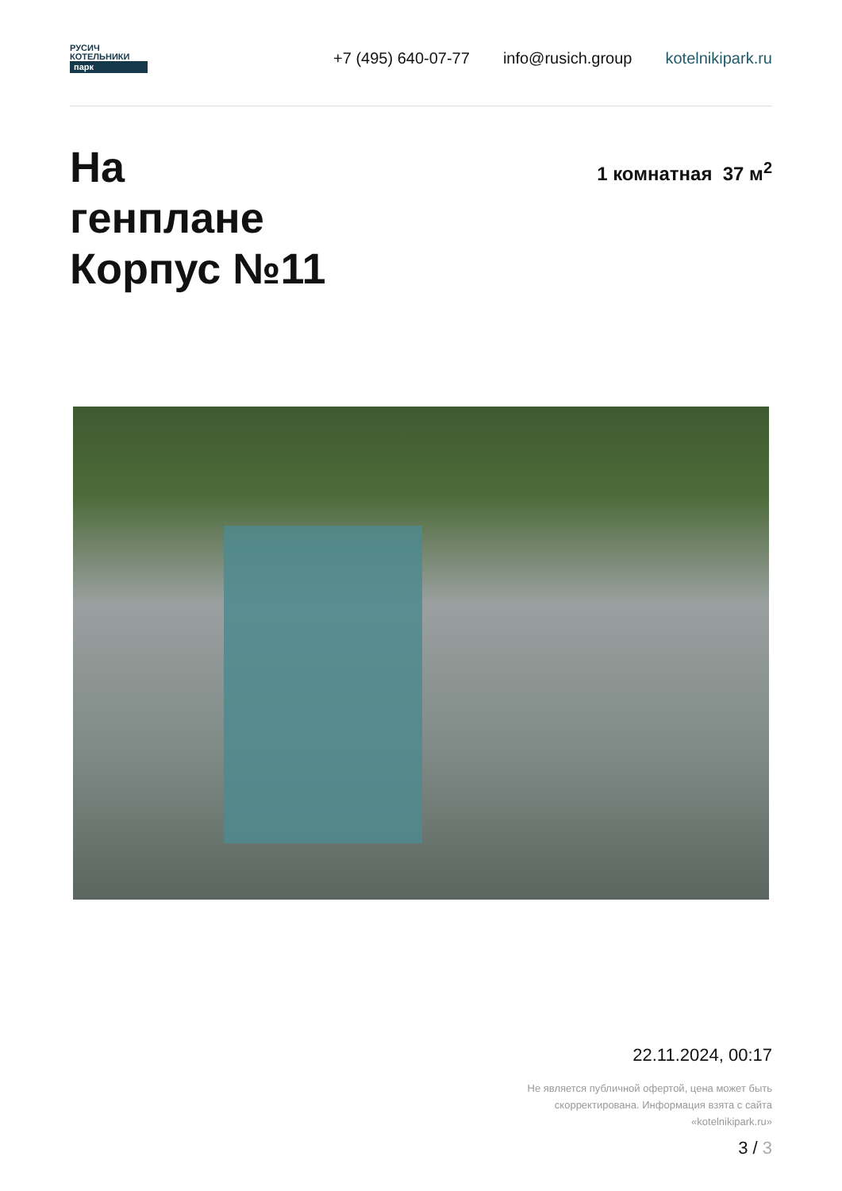РУСИЧ
КОТЕЛЬНИКИ
парк
+7 (495) 640-07-77 info@rusich.group kotelnikipark.ru
На
генплане
Корпус №11
1 комнатная 37 м<sup>2</sup>
22.11.2024, 00:17
Не является публичной офертой, цена может быть
скорректирована. Информация взята с сайта
«kotelnikipark.ru»
3 / 3